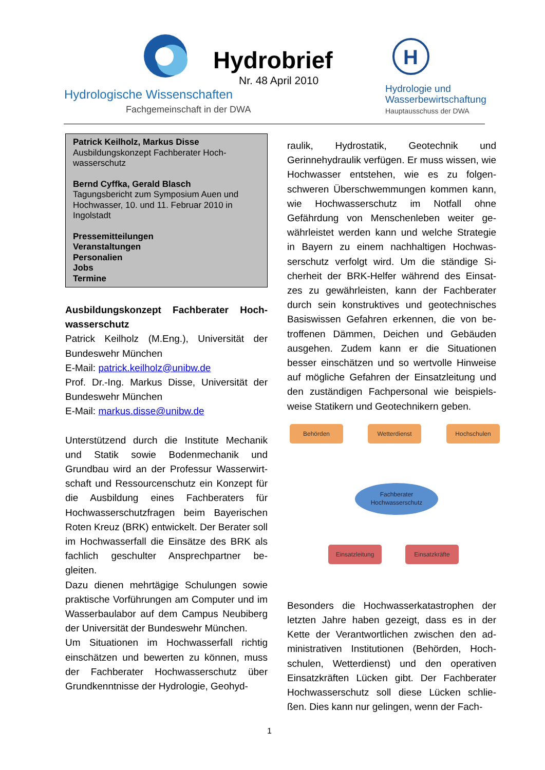Hydrobrief
Nr. 48 April 2010
Hydrologische Wissenschaften
Fachgemeinschaft in der DWA
H
Hydrologie und
Wasserbewirtschaftung
Hauptausschuss der DWA
Patrick Keilholz, Markus Disse
Ausbildungskonzept Fachberater Hoch-wasserschutz
Bernd Cyffka, Gerald Blasch
Tagungsbericht zum Symposium Auen und Hochwasser, 10. und 11. Februar 2010 in Ingolstadt
Pressemitteilungen
Veranstaltungen
Personalien
Jobs
Termine
Ausbildungskonzept Fachberater Hoch-wasserschutz
Patrick Keilholz (M.Eng.), Universität der Bundeswehr München
E-Mail: patrick.keilholz@unibw.de
Prof. Dr.-Ing. Markus Disse, Universität der Bundeswehr München
E-Mail: markus.disse@unibw.de
Unterstützend durch die Institute Mechanik und Statik sowie Bodenmechanik und Grundbau wird an der Professur Wasserwirt-schaft und Ressourcenschutz ein Konzept für die Ausbildung eines Fachberaters für Hochwasserschutzfragen beim Bayerischen Roten Kreuz (BRK) entwickelt. Der Berater soll im Hochwasserfall die Einsätze des BRK als fachlich geschulter Ansprechpartner be-gleiten.
Dazu dienen mehrtägige Schulungen sowie praktische Vorführungen am Computer und im Wasserbaulabor auf dem Campus Neubiberg der Universität der Bundeswehr München.
Um Situationen im Hochwasserfall richtig einschätzen und bewerten zu können, muss der Fachberater Hochwasserschutz über Grundkenntnisse der Hydrologie, Geohyd-
raulik, Hydrostatik, Geotechnik und Gerinnehydraulik verfügen. Er muss wissen, wie Hochwasser entstehen, wie es zu folgen-schweren Überschwemmungen kommen kann, wie Hochwasserschutz im Notfall ohne Gefährdung von Menschenleben weiter ge-währleistet werden kann und welche Strategie in Bayern zu einem nachhaltigen Hochwas-serschutz verfolgt wird. Um die ständige Si-cherheit der BRK-Helfer während des Einsat-zes zu gewährleisten, kann der Fachberater durch sein konstruktives und geotechnisches Basiswissen Gefahren erkennen, die von be-troffenen Dämmen, Deichen und Gebäuden ausgehen. Zudem kann er die Situationen besser einschätzen und so wertvolle Hinweise auf mögliche Gefahren der Einsatzleitung und den zuständigen Fachpersonal wie beispiels-weise Statikern und Geotechnikern geben.
Behörden Wetterdienst Hochschulen
Fachberater
Hochwasserschutz
Einsatzleitung Einsatzkräfte
Besonders die Hochwasserkatastrophen der letzten Jahre haben gezeigt, dass es in der Kette der Verantwortlichen zwischen den ad-ministrativen Institutionen (Behörden, Hoch-schulen, Wetterdienst) und den operativen Einsatzkräften Lücken gibt. Der Fachberater Hochwasserschutz soll diese Lücken schlie-ßen. Dies kann nur gelingen, wenn der Fach-
1